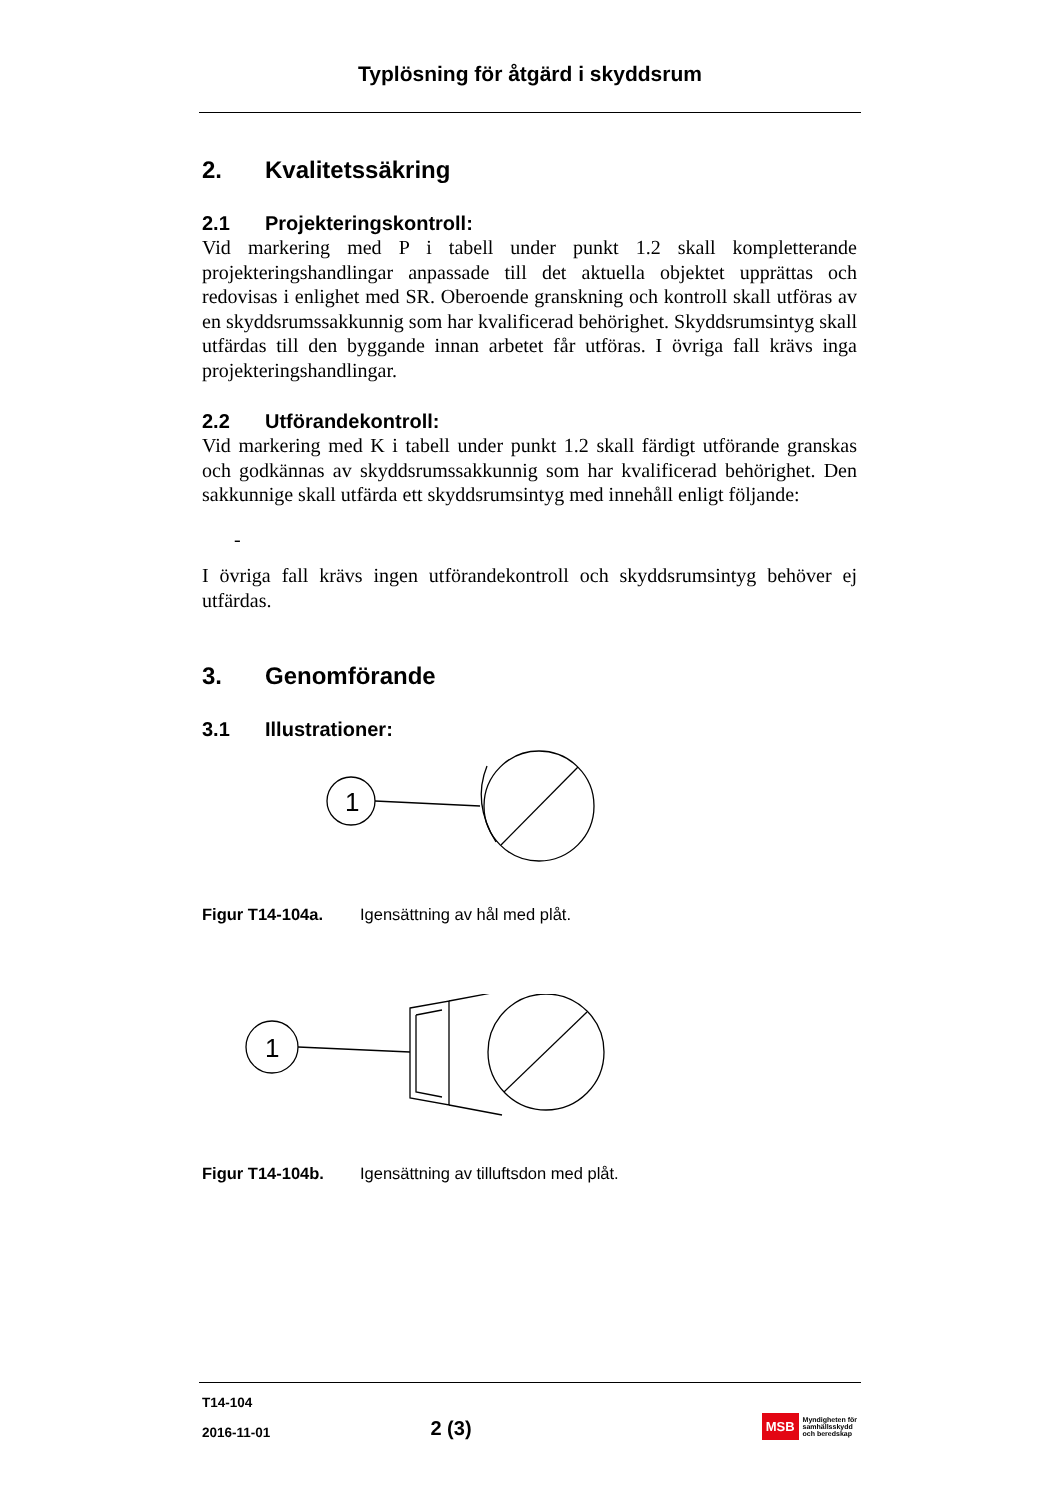Typlösning för åtgärd i skyddsrum
2. Kvalitetssäkring
2.1 Projekteringskontroll:
Vid markering med P i tabell under punkt 1.2 skall kompletterande projekteringshandlingar anpassade till det aktuella objektet upprättas och redovisas i enlighet med SR. Oberoende granskning och kontroll skall utföras av en skyddsrumssakkunnig som har kvalificerad behörighet. Skyddsrumsintyg skall utfärdas till den byggande innan arbetet får utföras. I övriga fall krävs inga projekteringshandlingar.
2.2 Utförandekontroll:
Vid markering med K i tabell under punkt 1.2 skall färdigt utförande granskas och godkännas av skyddsrumssakkunnig som har kvalificerad behörighet. Den sakkunnige skall utfärda ett skyddsrumsintyg med innehåll enligt följande:
-
I övriga fall krävs ingen utförandekontroll och skyddsrumsintyg behöver ej utfärdas.
3. Genomförande
3.1 Illustrationer:
1
Figur T14-104a. Igensättning av hål med plåt.
1
Figur T14-104b. Igensättning av tilluftsdon med plåt.
T14-104
2016-11-01
2 (3)
MSB Myndigheten för
samhällsskydd
och beredskap